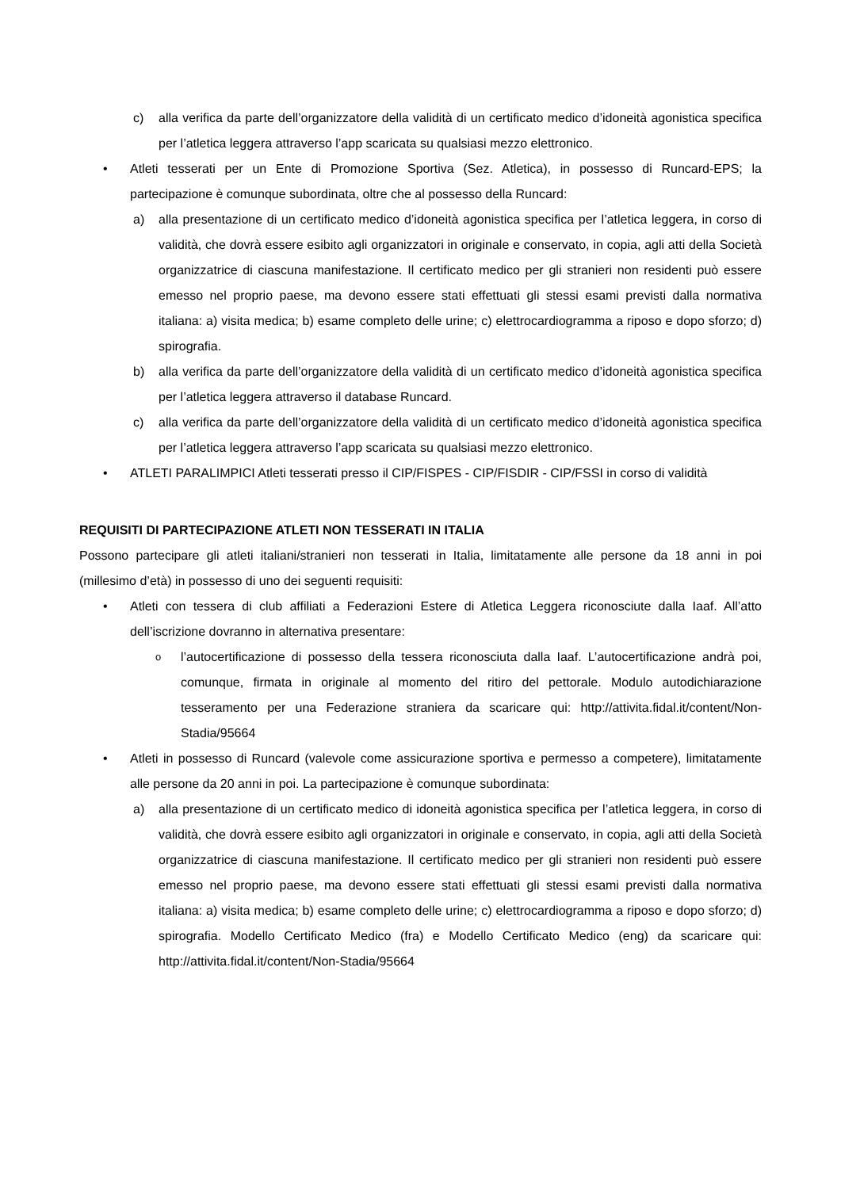c) alla verifica da parte dell’organizzatore della validità di un certificato medico d’idoneità agonistica specifica per l’atletica leggera attraverso l’app scaricata su qualsiasi mezzo elettronico.
• Atleti tesserati per un Ente di Promozione Sportiva (Sez. Atletica), in possesso di Runcard-EPS; la partecipazione è comunque subordinata, oltre che al possesso della Runcard:
a) alla presentazione di un certificato medico d’idoneità agonistica specifica per l’atletica leggera, in corso di validità, che dovrà essere esibito agli organizzatori in originale e conservato, in copia, agli atti della Società organizzatrice di ciascuna manifestazione. Il certificato medico per gli stranieri non residenti può essere emesso nel proprio paese, ma devono essere stati effettuati gli stessi esami previsti dalla normativa italiana: a) visita medica; b) esame completo delle urine; c) elettrocardiogramma a riposo e dopo sforzo; d) spirografia.
b) alla verifica da parte dell’organizzatore della validità di un certificato medico d’idoneità agonistica specifica per l’atletica leggera attraverso il database Runcard.
c) alla verifica da parte dell’organizzatore della validità di un certificato medico d’idoneità agonistica specifica per l’atletica leggera attraverso l’app scaricata su qualsiasi mezzo elettronico.
• ATLETI PARALIMPICI Atleti tesserati presso il CIP/FISPES - CIP/FISDIR - CIP/FSSI in corso di validità
REQUISITI DI PARTECIPAZIONE ATLETI NON TESSERATI IN ITALIA
Possono partecipare gli atleti italiani/stranieri non tesserati in Italia, limitatamente alle persone da 18 anni in poi (millesimo d’età) in possesso di uno dei seguenti requisiti:
• Atleti con tessera di club affiliati a Federazioni Estere di Atletica Leggera riconosciute dalla Iaaf. All’atto dell’iscrizione dovranno in alternativa presentare:
o l’autocertificazione di possesso della tessera riconosciuta dalla Iaaf. L’autocertificazione andrà poi, comunque, firmata in originale al momento del ritiro del pettorale. Modulo autodichiarazione tesseramento per una Federazione straniera da scaricare qui: http://attivita.fidal.it/content/Non-Stadia/95664
• Atleti in possesso di Runcard (valevole come assicurazione sportiva e permesso a competere), limitatamente alle persone da 20 anni in poi. La partecipazione è comunque subordinata:
a) alla presentazione di un certificato medico di idoneità agonistica specifica per l’atletica leggera, in corso di validità, che dovrà essere esibito agli organizzatori in originale e conservato, in copia, agli atti della Società organizzatrice di ciascuna manifestazione. Il certificato medico per gli stranieri non residenti può essere emesso nel proprio paese, ma devono essere stati effettuati gli stessi esami previsti dalla normativa italiana: a) visita medica; b) esame completo delle urine; c) elettrocardiogramma a riposo e dopo sforzo; d) spirografia. Modello Certificato Medico (fra) e Modello Certificato Medico (eng) da scaricare qui: http://attivita.fidal.it/content/Non-Stadia/95664